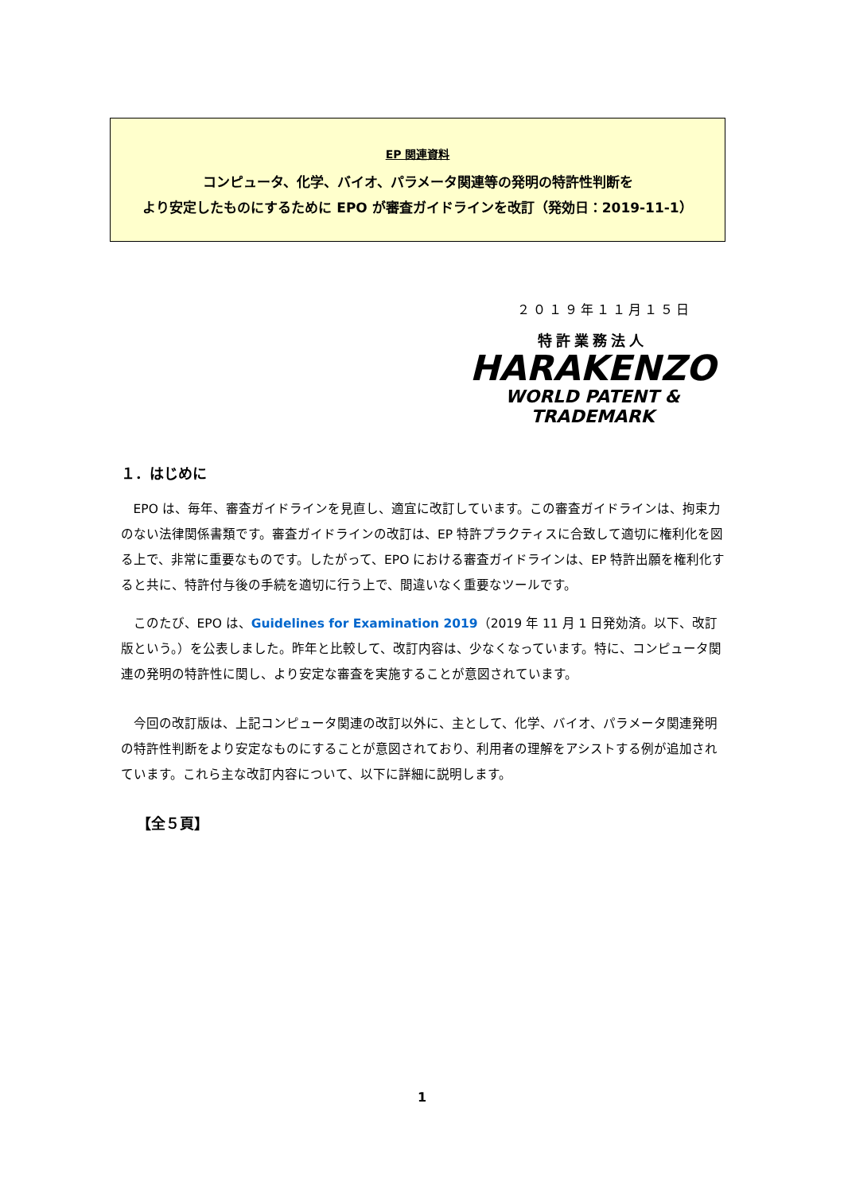EP 関連資料
コンピュータ、化学、バイオ、パラメータ関連等の発明の特許性判断を
より安定したものにするために EPO が審査ガイドラインを改訂（発効日：2019-11-1）
２０１９年１１月１５日
特許業務法人
HARAKENZO
WORLD PATENT & TRADEMARK
１．はじめに
EPO は、毎年、審査ガイドラインを見直し、適宜に改訂しています。この審査ガイドラインは、拘束力のない法律関係書類です。審査ガイドラインの改訂は、EP 特許プラクティスに合致して適切に権利化を図る上で、非常に重要なものです。したがって、EPO における審査ガイドラインは、EP 特許出願を権利化すると共に、特許付与後の手続を適切に行う上で、間違いなく重要なツールです。
このたび、EPO は、Guidelines for Examination 2019（2019 年 11 月 1 日発効済。以下、改訂版という。）を公表しました。昨年と比較して、改訂内容は、少なくなっています。特に、コンピュータ関連の発明の特許性に関し、より安定な審査を実施することが意図されています。
今回の改訂版は、上記コンピュータ関連の改訂以外に、主として、化学、バイオ、パラメータ関連発明の特許性判断をより安定なものにすることが意図されており、利用者の理解をアシストする例が追加されています。これら主な改訂内容について、以下に詳細に説明します。
【全５頁】
1